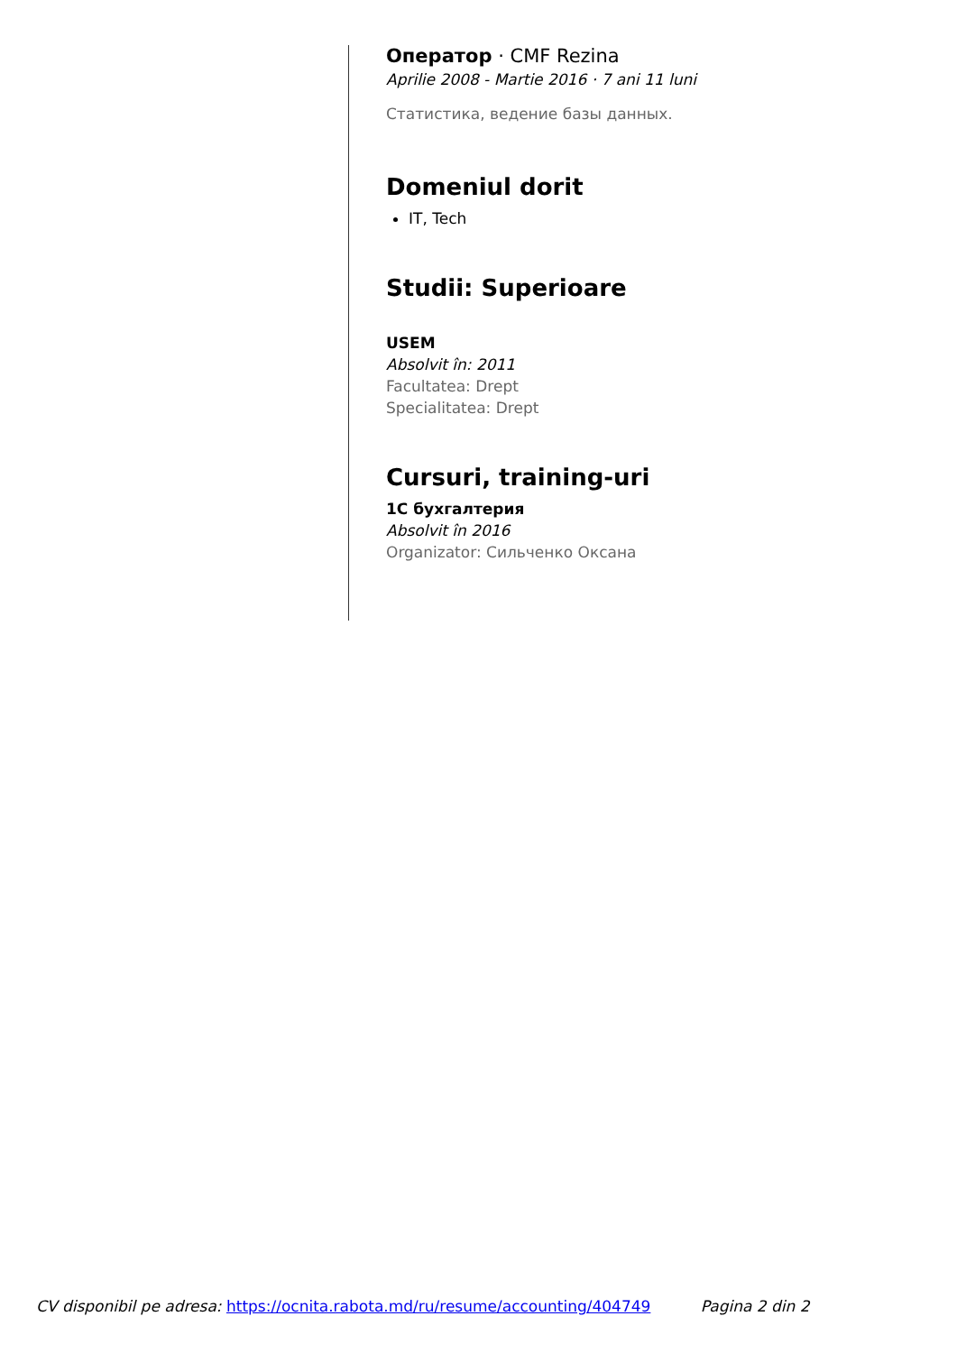Оператор · CMF Rezina
Aprilie 2008 - Martie 2016 · 7 ani 11 luni
Статистика, ведение базы данных.
Domeniul dorit
IT, Tech
Studii: Superioare
USEM
Absolvit în: 2011
Facultatea: Drept
Specialitatea: Drept
Cursuri, training-uri
1C бухгалтерия
Absolvit în 2016
Organizator: Сильченко Оксана
CV disponibil pe adresa: https://ocnita.rabota.md/ru/resume/accounting/404749 Pagina 2 din 2